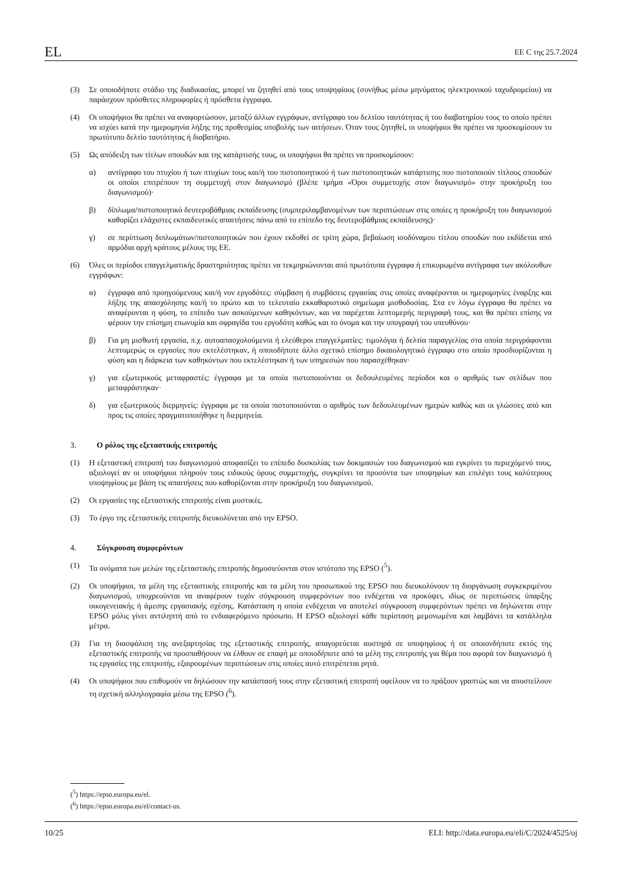EL ΕΕ C της 25.7.2024
(3) Σε οποιοδήποτε στάδιο της διαδικασίας, μπορεί να ζητηθεί από τους υποψηφίους (συνήθως μέσω μηνύματος ηλεκτρονικού ταχυδρομείου) να παράσχουν πρόσθετες πληροφορίες ή πρόσθετα έγγραφα.
(4) Οι υποψήφιοι θα πρέπει να αναφορτώσουν, μεταξύ άλλων εγγράφων, αντίγραφο του δελτίου ταυτότητας ή του διαβατηρίου τους το οποίο πρέπει να ισχύει κατά την ημερομηνία λήξης της προθεσμίας υποβολής των αιτήσεων. Όταν τους ζητηθεί, οι υποψήφιοι θα πρέπει να προσκομίσουν το πρωτότυπο δελτίο ταυτότητας ή διαβατήριο.
(5) Ως απόδειξη των τίτλων σπουδών και της κατάρτισής τους, οι υποψήφιοι θα πρέπει να προσκομίσουν:
α) αντίγραφο του πτυχίου ή των πτυχίων τους και/ή του πιστοποιητικού ή των πιστοποιητικών κατάρτισης που πιστοποιούν τίτλους σπουδών οι οποίοι επιτρέπουν τη συμμετοχή στον διαγωνισμό (βλέπε τμήμα «Όροι συμμετοχής στον διαγωνισμό» στην προκήρυξη του διαγωνισμού)·
β) δίπλωμα/πιστοποιητικό δευτεροβάθμιας εκπαίδευσης (συμπεριλαμβανομένων των περιπτώσεων στις οποίες η προκήρυξη του διαγωνισμού καθορίζει ελάχιστες εκπαιδευτικές απαιτήσεις πάνω από το επίπεδο της δευτεροβάθμιας εκπαίδευσης)·
γ) σε περίπτωση διπλωμάτων/πιστοποιητικών που έχουν εκδοθεί σε τρίτη χώρα, βεβαίωση ισοδύναμου τίτλου σπουδών που εκδίδεται από αρμόδια αρχή κράτους μέλους της ΕΕ.
(6) Όλες οι περίοδοι επαγγελματικής δραστηριότητας πρέπει να τεκμηριώνονται από πρωτότυπα έγγραφα ή επικυρωμένα αντίγραφα των ακόλουθων εγγράφων:
α) έγγραφα από προηγούμενους και/ή νυν εργοδότες: σύμβαση ή συμβάσεις εργασίας στις οποίες αναφέρονται οι ημερομηνίες έναρξης και λήξης της απασχόλησης και/ή το πρώτο και το τελευταίο εκκαθαριστικό σημείωμα μισθοδοσίας. Στα εν λόγω έγγραφα θα πρέπει να αναφέρονται η φύση, το επίπεδο των ασκούμενων καθηκόντων, και να παρέχεται λεπτομερής περιγραφή τους, και θα πρέπει επίσης να φέρουν την επίσημη επωνυμία και σφραγίδα του εργοδότη καθώς και το όνομα και την υπογραφή του υπευθύνου·
β) Για μη μισθωτή εργασία, π.χ. αυτοαπασχολούμενοι ή ελεύθεροι επαγγελματίες: τιμολόγια ή δελτία παραγγελίας στα οποία περιγράφονται λεπτομερώς οι εργασίες που εκτελέστηκαν, ή οποιοδήποτε άλλο σχετικό επίσημο δικαιολογητικό έγγραφο στο οποίο προσδιορίζονται η φύση και η διάρκεια των καθηκόντων που εκτελέστηκαν ή των υπηρεσιών που παρασχέθηκαν·
γ) για εξωτερικούς μεταφραστές: έγγραφα με τα οποία πιστοποιούνται οι δεδουλευμένες περίοδοι και ο αριθμός των σελίδων που μεταφράστηκαν·
δ) για εξωτερικούς διερμηνείς: έγγραφα με τα οποία πιστοποιούνται ο αριθμός των δεδουλευμένων ημερών καθώς και οι γλώσσες από και προς τις οποίες πραγματοποιήθηκε η διερμηνεία.
3. Ο ρόλος της εξεταστικής επιτροπής
(1) Η εξεταστική επιτροπή του διαγωνισμού αποφασίζει το επίπεδο δυσκολίας των δοκιμασιών του διαγωνισμού και εγκρίνει το περιεχόμενό τους, αξιολογεί αν οι υποψήφιοι πληρούν τους ειδικούς όρους συμμετοχής, συγκρίνει τα προσόντα των υποψηφίων και επιλέγει τους καλύτερους υποψηφίους με βάση τις απαιτήσεις που καθορίζονται στην προκήρυξη του διαγωνισμού.
(2) Οι εργασίες της εξεταστικής επιτροπής είναι μυστικές.
(3) Το έργο της εξεταστικής επιτροπής διευκολύνεται από την EPSO.
4. Σύγκρουση συμφερόντων
(1) Τα ονόματα των μελών της εξεταστικής επιτροπής δημοσιεύονται στον ιστότοπο της EPSO (<sup>5</sup>).
(2) Οι υποψήφιοι, τα μέλη της εξεταστικής επιτροπής και τα μέλη του προσωπικού της EPSO που διευκολύνουν τη διοργάνωση συγκεκριμένου διαγωνισμού, υποχρεούνται να αναφέρουν τυχόν σύγκρουση συμφερόντων που ενδέχεται να προκύψει, ιδίως σε περιπτώσεις ύπαρξης οικογενειακής ή άμεσης εργασιακής σχέσης. Κατάσταση η οποία ενδέχεται να αποτελεί σύγκρουση συμφερόντων πρέπει να δηλώνεται στην EPSO μόλις γίνει αντιληπτή από το ενδιαφερόμενο πρόσωπο. Η EPSO αξιολογεί κάθε περίσταση μεμονωμένα και λαμβάνει τα κατάλληλα μέτρα.
(3) Για τη διασφάλιση της ανεξαρτησίας της εξεταστικής επιτροπής, απαγορεύεται αυστηρά σε υποψηφίους ή σε οποιονδήποτε εκτός της εξεταστικής επιτροπής να προσπαθήσουν να έλθουν σε επαφή με οποιοδήποτε από τα μέλη της επιτροπής για θέμα που αφορά τον διαγωνισμό ή τις εργασίες της επιτροπής, εξαιρουμένων περιπτώσεων στις οποίες αυτό επιτρέπεται ρητά.
(4) Οι υποψήφιοι που επιθυμούν να δηλώσουν την κατάστασή τους στην εξεταστική επιτροπή οφείλουν να το πράξουν γραπτώς και να αποστείλουν τη σχετική αλληλογραφία μέσω της EPSO (<sup>6</sup>).
(<sup>5</sup>) https://epso.europa.eu/el.
(<sup>6</sup>) https://epso.europa.eu/el/contact-us.
10/25 ELI: http://data.europa.eu/eli/C/2024/4525/oj